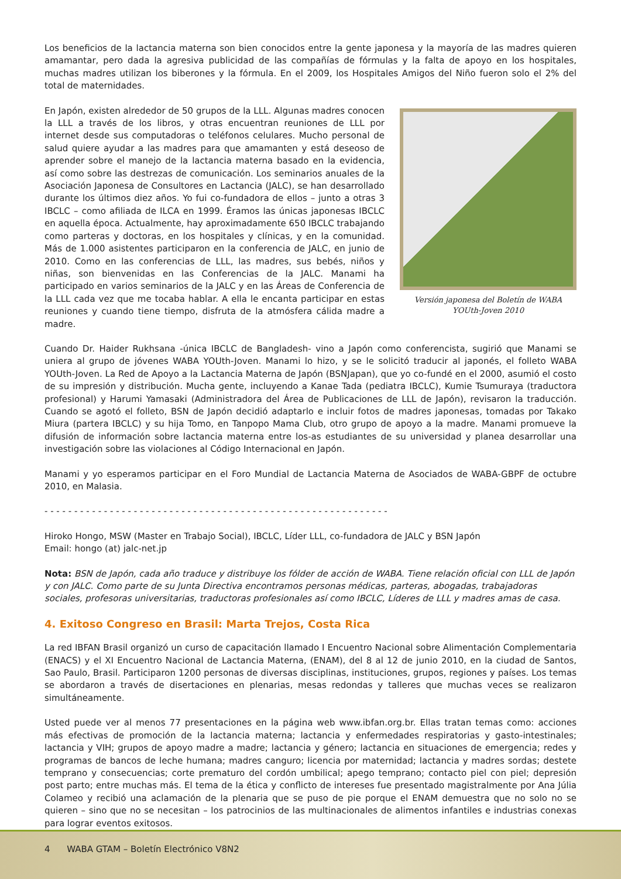Los beneficios de la lactancia materna son bien conocidos entre la gente japonesa y la mayoría de las madres quieren amamantar, pero dada la agresiva publicidad de las compañías de fórmulas y la falta de apoyo en los hospitales, muchas madres utilizan los biberones y la fórmula. En el 2009, los Hospitales Amigos del Niño fueron solo el 2% del total de maternidades.
En Japón, existen alrededor de 50 grupos de la LLL. Algunas madres conocen la LLL a través de los libros, y otras encuentran reuniones de LLL por internet desde sus computadoras o teléfonos celulares. Mucho personal de salud quiere ayudar a las madres para que amamanten y está deseoso de aprender sobre el manejo de la lactancia materna basado en la evidencia, así como sobre las destrezas de comunicación. Los seminarios anuales de la Asociación Japonesa de Consultores en Lactancia (JALC), se han desarrollado durante los últimos diez años. Yo fui co-fundadora de ellos – junto a otras 3 IBCLC – como afiliada de ILCA en 1999. Éramos las únicas japonesas IBCLC en aquella época. Actualmente, hay aproximadamente 650 IBCLC trabajando como parteras y doctoras, en los hospitales y clínicas, y en la comunidad. Más de 1.000 asistentes participaron en la conferencia de JALC, en junio de 2010. Como en las conferencias de LLL, las madres, sus bebés, niños y niñas, son bienvenidas en las Conferencias de la JALC. Manami ha participado en varios seminarios de la JALC y en las Áreas de Conferencia de la LLL cada vez que me tocaba hablar. A ella le encanta participar en estas reuniones y cuando tiene tiempo, disfruta de la atmósfera cálida madre a madre.
Versión japonesa del Boletín de WABA YOUth-Joven 2010
Cuando Dr. Haider Rukhsana -única IBCLC de Bangladesh- vino a Japón como conferencista, sugirió que Manami se uniera al grupo de jóvenes WABA YOUth-Joven. Manami lo hizo, y se le solicitó traducir al japonés, el folleto WABA YOUth-Joven. La Red de Apoyo a la Lactancia Materna de Japón (BSNJapan), que yo co-fundé en el 2000, asumió el costo de su impresión y distribución. Mucha gente, incluyendo a Kanae Tada (pediatra IBCLC), Kumie Tsumuraya (traductora profesional) y Harumi Yamasaki (Administradora del Área de Publicaciones de LLL de Japón), revisaron la traducción. Cuando se agotó el folleto, BSN de Japón decidió adaptarlo e incluir fotos de madres japonesas, tomadas por Takako Miura (partera IBCLC) y su hija Tomo, en Tanpopo Mama Club, otro grupo de apoyo a la madre. Manami promueve la difusión de información sobre lactancia materna entre los-as estudiantes de su universidad y planea desarrollar una investigación sobre las violaciones al Código Internacional en Japón.
Manami y yo esperamos participar en el Foro Mundial de Lactancia Materna de Asociados de WABA-GBPF de octubre 2010, en Malasia.
- - - - - - - - - - - - - - - - - - - - - - - - - - - - - - - - - - - - - - - - - - - - - - - - - - - - - - - - - -
Hiroko Hongo, MSW (Master en Trabajo Social), IBCLC, Líder LLL, co-fundadora de JALC y BSN Japón
Email: hongo (at) jalc-net.jp
Nota: BSN de Japón, cada año traduce y distribuye los fólder de acción de WABA. Tiene relación oficial con LLL de Japón y con JALC. Como parte de su Junta Directiva encontramos personas médicas, parteras, abogadas, trabajadoras sociales, profesoras universitarias, traductoras profesionales así como IBCLC, Líderes de LLL y madres amas de casa.
4. Exitoso Congreso en Brasil: Marta Trejos, Costa Rica
La red IBFAN Brasil organizó un curso de capacitación llamado I Encuentro Nacional sobre Alimentación Complementaria (ENACS) y el XI Encuentro Nacional de Lactancia Materna, (ENAM), del 8 al 12 de junio 2010, en la ciudad de Santos, Sao Paulo, Brasil. Participaron 1200 personas de diversas disciplinas, instituciones, grupos, regiones y países. Los temas se abordaron a través de disertaciones en plenarias, mesas redondas y talleres que muchas veces se realizaron simultáneamente.
Usted puede ver al menos 77 presentaciones en la página web www.ibfan.org.br. Ellas tratan temas como: acciones más efectivas de promoción de la lactancia materna; lactancia y enfermedades respiratorias y gasto-intestinales; lactancia y VIH; grupos de apoyo madre a madre; lactancia y género; lactancia en situaciones de emergencia; redes y programas de bancos de leche humana; madres canguro; licencia por maternidad; lactancia y madres sordas; destete temprano y consecuencias; corte prematuro del cordón umbilical; apego temprano; contacto piel con piel; depresión post parto; entre muchas más. El tema de la ética y conflicto de intereses fue presentado magistralmente por Ana Júlia Colameo y recibió una aclamación de la plenaria que se puso de pie porque el ENAM demuestra que no solo no se quieren – sino que no se necesitan – los patrocinios de las multinacionales de alimentos infantiles e industrias conexas para lograr eventos exitosos.
4 WABA GTAM – Boletín Electrónico V8N2